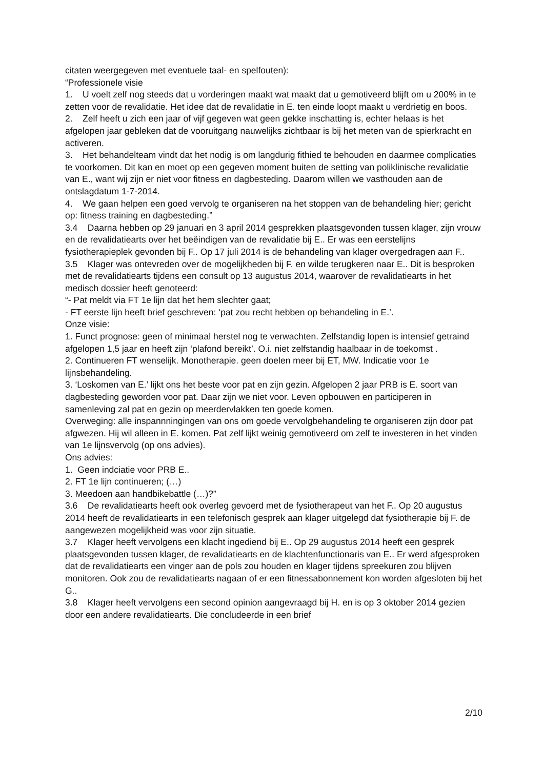citaten weergegeven met eventuele taal- en spelfouten):
“Professionele visie
1. U voelt zelf nog steeds dat u vorderingen maakt wat maakt dat u gemotiveerd blijft om u 200% in te zetten voor de revalidatie. Het idee dat de revalidatie in E. ten einde loopt maakt u verdrietig en boos.
2. Zelf heeft u zich een jaar of vijf gegeven wat geen gekke inschatting is, echter helaas is het afgelopen jaar gebleken dat de vooruitgang nauwelijks zichtbaar is bij het meten van de spierkracht en activeren.
3. Het behandelteam vindt dat het nodig is om langdurig fithied te behouden en daarmee complicaties te voorkomen. Dit kan en moet op een gegeven moment buiten de setting van poliklinische revalidatie van E., want wij zijn er niet voor fitness en dagbesteding. Daarom willen we vasthouden aan de ontslagdatum 1-7-2014.
4. We gaan helpen een goed vervolg te organiseren na het stoppen van de behandeling hier; gericht op: fitness training en dagbesteding.”
3.4 Daarna hebben op 29 januari en 3 april 2014 gesprekken plaatsgevonden tussen klager, zijn vrouw en de revalidatiearts over het beëindigen van de revalidatie bij E.. Er was een eerstelijns fysiotherapieplek gevonden bij F.. Op 17 juli 2014 is de behandeling van klager overgedragen aan F..
3.5 Klager was ontevreden over de mogelijkheden bij F. en wilde terugkeren naar E.. Dit is besproken met de revalidatiearts tijdens een consult op 13 augustus 2014, waarover de revalidatiearts in het medisch dossier heeft genoteerd:
“- Pat meldt via FT 1e lijn dat het hem slechter gaat;
- FT eerste lijn heeft brief geschreven: ‘pat zou recht hebben op behandeling in E.’.
Onze visie:
1. Funct prognose: geen of minimaal herstel nog te verwachten. Zelfstandig lopen is intensief getraind afgelopen 1,5 jaar en heeft zijn ‘plafond bereikt’. O.i. niet zelfstandig haalbaar in de toekomst .
2. Continueren FT wenselijk. Monotherapie. geen doelen meer bij ET, MW. Indicatie voor 1e lijnsbehandeling.
3. ‘Loskomen van E.’ lijkt ons het beste voor pat en zijn gezin. Afgelopen 2 jaar PRB is E. soort van dagbesteding geworden voor pat. Daar zijn we niet voor. Leven opbouwen en participeren in samenleving zal pat en gezin op meerdervlakken ten goede komen.
Overweging: alle inspannningingen van ons om goede vervolgbehandeling te organiseren zijn door pat afgwezen. Hij wil alleen in E. komen. Pat zelf lijkt weinig gemotiveerd om zelf te investeren in het vinden van 1e lijnsvervolg (op ons advies).
Ons advies:
1. Geen indciatie voor PRB E..
2. FT 1e lijn continueren; (…)
3. Meedoen aan handbikebattle (…)?”
3.6 De revalidatiearts heeft ook overleg gevoerd met de fysiotherapeut van het F.. Op 20 augustus 2014 heeft de revalidatiearts in een telefonisch gesprek aan klager uitgelegd dat fysiotherapie bij F. de aangewezen mogelijkheid was voor zijn situatie.
3.7 Klager heeft vervolgens een klacht ingediend bij E.. Op 29 augustus 2014 heeft een gesprek plaatsgevonden tussen klager, de revalidatiearts en de klachtenfunctionaris van E.. Er werd afgesproken dat de revalidatiearts een vinger aan de pols zou houden en klager tijdens spreekuren zou blijven monitoren. Ook zou de revalidatiearts nagaan of er een fitnessabonnement kon worden afgesloten bij het G..
3.8 Klager heeft vervolgens een second opinion aangevraagd bij H. en is op 3 oktober 2014 gezien door een andere revalidatiearts. Die concludeerde in een brief
2/10